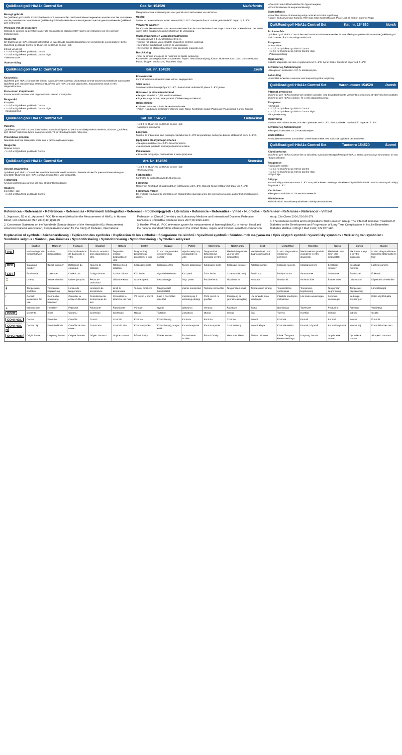QuikRead go® HbA1c Control Set Cat. Nr. 154520 Nederlands
Beoogd gebruik
De QuikRead go® HbA1c Control Set bevat controlevloeistoffen met kwantitatieve toegewezen waarden voor het controleren van de prestaties van kwantitatieve QuikRead go® HbA1c-tests die worden uitgevoerd met het geautomatiseerde QuikRead go®-instrument.
Principes van de procedure
Gebruik de controle op dezelfde manier als een onbekend bloedmonster volgens de instructies van een normale testprocedure.
Reagentia
De QuikRead go HbA1c Control Set bestaat uit twee HbA1c-controlevloeistoffen met verschillende concentraties HbA1c: QuikRead go HbA1c Control en QuikRead go HbA1c Control High.
Inhoud van de kit
- 1 x 0,5 ml QuikRead go HbA1c Control
- 1 x 0,5 ml QuikRead go HbA1c Control High
- Werkinstructie
Voorbereiding
Meng het controle materiaal goed voor gebruik door het kantelen van de flacon.
Opslag
Stabiel tot de vervaldatum, indien bewaard bij 2...8°C. Geopende flacon: stabiel gedurende 50 dagen bij 2...8°C.
Verwachte waarden
De afzonderlijke resultaten voor de controlevloeistof en de controlevloeistof met hoge concentratie moeten binnen het bereik vallen dat is aangegeven op het etiket van de verpakking.
Waarschuwingen en voorzorgsmaatregelen
• Reagens bevat < 0,1% tetrachloorethyleen.
• Vermijd het gebruik van de laatste druppeltjes controle materiaal.
• Gebruik het product niet meer na de vervaldatum.
• Overschrijd de stabiliteitsperioden voor geopende reagentia niet.
Beschikking
• Voer de inhoud af volgens de nationale en lokale wetgeving.
• Materialen van de gebruikte componenten: Papier: Gebruiksaanwijzing; Karton: Buitenste doos; Glas: Controleflacons; Plastic: Doppen van flacons; Rubberen: Stop
QuikRead go® HbA1c Control Set Kat. nr. 154520 Eesti
Kasutusala
QuikRead go® HbA1c Control Set hõlmab kvantitatiivsete määratud väärtustega kontroll-lahuseid kvantitatiivse automaatse QuikRead go® instrumendiga tehtavate QuikRead go® HbA1c-testide jälgimiseks. Kasutamiseks ainult in vitro diagnostikumina.
Protseduuri tööpõhimõte
Kasuta kontrolli samasel viisil nagu tundmatu täisveri proovi puhul.
Reagendid
Komplekt
- 1 x 0,5 ml QuikRead go HbA1c Control
- 1 x 0,5 ml QuikRead go HbA1c Control High
- Kasutusjuhend
Ettevalmistus
Kontrollmaterjali on kasutamiseks valmis. Segage hästi.
Säilit amine
Stabiilne kuni kehtivusaja lõpuni 2...8°C. Avatud viaal: stabiilne 50 päeva 2...8°C juures.
Hoiatused ja ettevaatusabinõud
• Reagent sisaldab < 0,1% tetrakloroetüleeni.
• Ärge kasutage toodet, mille pakendi kõlblikkusaeg on ületatud.
Utiliseerimine
• Utiliseeri vastavalt kohalikule seadusandlusele.
• Paber: Kasutusjuhend; Karton: Välimine karp; Klaas: Kontrollide viaalid; Plastmass: Viaali korgid; Kumm: Stopper
QuikRead go® HbA1c Control Set Kat. Nr. 154520 Lietuviškai
Paskirtis
„QuikRead go® HbA1c Control Set" sudaro kontroliniai tirpalai su įvertintomis kiekybinėmis vertėmis, skirtomis „QuikRead go® HbA1c" kiekybinio tyrimo našumui stebėti. Tik in vitro diagnostikos reikmėms.
Procedūros principai
Naudokite kontrolę tokiu pačiu būdu, kaip ir nežinomą kraujo mėginį.
Reagentai
Rinkinio turinys
- 1 x 0,5 ml QuikRead go HbA1c Control
- 1 x 0,5 ml QuikRead go HbA1c Control High
- Naudojimo nurodymai
Laikymas
Stabilus iki tinkamumo laiko pabaigos, kai laikomas 2...8°C temperatūroje. Atidarytas butelis: stabilus 50 dienų 2...8°C.
Įspėjimai ir atsargumo priemonės
• Reagento sudėtyje yra < 0,1% tetrachloretileno.
• Nenaudokite produkto pasibaigus tinkamumo laikui.
Pašalinimas
• Išmeskite turinį pagal nacionalinius ir vietos įstatymus.
QuikRead go® HbA1c Control Set Art. Nr. 154520 Svenska
Avsedd användning
QuikRead go® HbA1c Control Set innehåller kontroller med kvantitativt tilldelade värden för prestandaövervakning av kvantitativ QuikRead go® HbA1c-analys. Endast för in vitro-diagnostik.
Testprincip
Använd kontrollen på samma sätt som ett okänt helblodsprov.
Reagens
Innehållet i kitet
- 1 x 0,5 ml QuikRead go HbA1c Control
- 1 x 0,5 ml QuikRead go HbA1c Control High
- Bruksanvisning
Förberedelse
Kontrollen är färdig att använda. Blanda väl.
Förvaring
Reagenset är hållbart till utgångsdatum vid förvaring vid 2...8°C. Öppnad flaska: Hållbar i 50 dagar vid 2...8°C.
Förväntade värden
De enskilda resultaten för kontrollen och högkontrollen ska ligga inom det intervall som anges på kontrollförpackningens etikett.
• Överskrid inte hållbarhetstiden för öppnat reagens.
• Kontrollmaterialet är temperaturkänsligt.
Bortskaffande
• Innehållet lämnas till kassering enligt nationell och lokal lagstiftning.
Papper: Bruksanvisning; Kartong: Yttre låda; Glas: Kontrollflaskor; Plast: Lock till flaskor; Gummi: Propp
QuikRead go® HbA1c Control Set Kat. nr. 154520 Norsk
Bruksområde
QuikRead go® HbA1c Control Set med kvantitativt tilordnede verdier for overvåkning av ytelsen til kvantitative QuikRead go® HbA1c-tester. For in vitro-diagnostisk bruk.
Reagenser
Innhold i kitet
- 1 x 0,5 ml QuikRead go HbA1c Control
- 1 x 0,5 ml QuikRead go HbA1c Control High
- Pakningsvedlegg
Oppbevaring
Stabil til utløpsdato når den er oppbevart ved 2...8°C. Åpnet flaske: Stabil i 50 dager ved 2...8°C.
Advarsler og forholdsregler
• Reagensen inneholder < 0,1 % tetrakloretylen.
Avhending
• Innholdet avhendes i samsvar med nasjonal og lokal lovgivning.
QuikRead go® HbA1c Control Set Varenummer 154520 Dansk
Påtænkt anvendelse
QuikRead go® HbA1c Control Set omfatter kontroller med kvantitativt tildelte værdier til monitorering af ydeevnen for kvantitativ QuikRead go® HbA1c-analyse. Til in vitro diagnostisk brug.
Reagenser
Kit indhold
- 1 x 0,5 ml QuikRead go HbA1c Control
- 1 x 0,5 ml QuikRead go HbA1c Control High
- Brugsvejledning
Opbevaring
Holdbar indtil udløbsdatoen, hvis den opbevares ved 2...8°C. Anbrudt flaske: Holdbar i 50 dage ved 2...8°C.
Advarsler og forholdsregler
• Reagens indeholder < 0,1 % tetrakloretylen.
Bortskaffelse
• Indholdet/beholderen bortskaffes i overensstemmelse med nationale og lokale bestemmelser.
QuikRead go® HbA1c Control Set Tuotenro 154520 Suomi
Käyttötarkoitus
QuikRead go® HbA1c Control Set on tarkoitettu kvantitatiivisen QuikRead go® HbA1c -testin suorituskyvyn seurantaan. In vitro -diagnostiikkaan.
Reagenssit
Pakkauksen sisältö:
- 1 x 0,5 ml QuikRead go HbA1c Control
- 1 x 0,5 ml QuikRead go HbA1c Control High
- Käyttöohje
Säilytys
Kontrolli säilyy avaamattomana 2...8°C:ssa pakkaukseen merkittyyn viimeiseen käyttöpäivämäärään saakka. Avattu pullo säilyy 50 päivää 2...8°C.
Varoitukset
• Reagenssi sisältää < 0,1 % tetrakloorieteeniä.
Hävittäminen
• Hävitä sisältö kansallisten/paikallisten määräysten mukaisesti.
References • Referenzen • Références • Referencias • Riferimenti bibliografici • Reference • Irodalomjegyzék • Literatura • Referencie • Referenties • Viited • Nuorodos • Referenser • Referanse • Referencer • Viitteet
1. Jeppsson, JO et al., Approved IFCC Reference Method for the Measurement of HbA1c in Human Blood, Clin Chem Lab Med 2002; 40(1):78-89.
2. Consensus Statement on the Worldwide Standardization of the Hemoglobin A1c Measurement. American Diabetes Association, European Association for the Study of Diabetes, International Federation of Clinical Chemistry and Laboratory Medicine and International Diabetes Federation Consensus Committee. Diabetes Care 2007;30:2399-2400.
3. Hoelzel W et al., IFCC reference system for measurement of haemoglobin A1c in human blood and the national standardization schemes in the United States, Japan, and Sweden: a method-comparison study. Clin Chem 2004; 50:166-174.
4. The Diabetes Control and Complications Trial Research Group, The Effect of Intensive Treatment of Diabetes on the Development and Progression of Long-Term Complications in Insulin-Dependent Diabetes Mellitus. N Engl J Med 1993; 329:977-986.
Explanation of symbols • Zeichenerklärung • Explication des symboles • Explicación de los símbolos • Spiegazione dei simboli • Vysvětlení symbolů • Szimbólumok magyarázata • Opis użytych symboli • Vysvetlivky symbolov • Verklaring van symbolen • Sümbolite selgitus • Simbolių paaiškinimas • Symbolförklaring • Symbolforklaring • Symbolforklaring • Symbolien selitykset
| | English | Deutsch | Francais | Español | Italiano | Český | Magyar | Polski | Slovensky | Nederlands | Eesti | Lietuviškai | Svenska | Norsk | Dansk | Suomi |
| --- | --- | --- | --- | --- | --- | --- | --- | --- | --- | --- | --- | --- | --- | --- | --- | --- |
| IVD | In vitro diagnostic medical device | In-vitro-Diagnostikum | Dispositif médical de diagnostic in vitro | Producto sanitario para diagnóstico in vitro | Dispositivo medico-diagnostico in vitro | Diagnostický zdravotnický prostředek in vitro | In vitro diagnosztikai orvostechnikai eszköz | Wyrób medyczny do diagnozy in vitro | Diagnostická zdravotnícka pomôcka in vitro | Medisch hulpmiddel voor in-vitro diagnostiek | Meditsiiniline in vitro diagnostikavahend | In vitro diagnostikos medicinos priemonė | Medicinteknisk produkt avsedd för in vitro-diagnostik | Medisinsk utstyr for in vitro-diagnostikk | Medicinsk udstyr til in vitro-diagnostik | In vitro -diagnostiikkaan tarkoitettu lääkinnällinen laite |
| REF | Catalogue number | Bestell-nummer | Référence du catalogue | Número de catálogo | Riferimento di catalogo | Katalogové číslo | Katalógusszám | Numer katalogowy | Katalógové číslo | Catalogus nummer | Katalogi number | Katalogo numeris | Katalognummer | Bestillings-nummer | Bestillings-nummer | Luettelo-numero |
| LOT | Batch code | Losecode | Code du lot | Código de lote | Codice di lotto | Kód šarže | Gyártási tételszám | Kod partii | Číslo šarže | Code van de partij | Partii kood | Partijos kodas | Satsnummer | Lotnummer | Batchkode | Eräkoodi |
| ⌛ | Use by | Verwendbar bis | Utiliser jusqu'au | Fecha de caducidad | Utilizzare entro | Spotřebujte do | Lejárati napja | Użyć przed | Použiteľné do | Houdbaar tot | Kasutada | Naudoti iki | Används före | Brukes innen | Udløbsdato | Käytettävä viimeistään |
| 🌡 | Temperature limitation | Temperatur-begrenzung | Limites de température | Limitación de temperatura | Limiti di temperatura | Teplotní omezení | Megengedett hőmérséklet | Zakres temperatur | Teplotné rozmedzie | Temperatuur-limiet | Temperatuuri piirang | Temperatūros apribojimas | Temperatur-begränsning | Temperatur-begrensning | Temperatur-begrænsning | Lämpötilarajat |
| i | Consult instructions for use | Gebrauchs-anweisung beachten | Consulter la notice d'utilisation | Consúltense las instrucciones de uso | Consultare le istruzioni per l'uso | Viz návod k použití | Lásd a használati utasítást | Zapoznaj się z instrukcją obsługi | Pozri návod na použitie | Raadpleeg de gebruiks-aanwijzing | Loe juhendit enne kasutamist | Žiūrėkite naudojimo instrukcijas | Läs bruks-anvisningen | Se bruks-anvisningen | Se brugs-anvisningen | Katso käyttöohjetta |
| ▲ | Manufacturer | Hersteller | Fabricant | Fabricante | Fabbricante | Výrobce | Gyártó | Wytwórca | Výrobca | Fabrikant | Tootja | Gamintojas | Tillverkare | Produsent | Fabrikant | Valmistaja |
| CONT | Contents | Inhalt | Contenu | Contenido | Contenuto | Obsah | Tartalom | Zawartość | Obsah | Inhoud | Sisu | Turinys | Innehåll | Innhold | Indhold | Sisältö |
| CONTROL | Control | Kontrolle | Contrôle | Control | Controllo | Kontrola | Kontrollanyag | Kontrola | Kontrola | Controle | Kontroll | Kontrolė | Kontroll | Kontroll | Kontrol | Kontrolli |
| CONTROL H | Control high | Kontrolle Hoch | Contrôle de haut niveau | Control alto | Controllo alto | Kontrola vysoká | Kontrollanyag, magas érték | Kontrola wysoka | Kontrola vysoká | Controle hoog | Kontroll kõrge | Kontrolė aukšta | Kontroll, hög nivå | Kontroll høyt nivå | Kontrol høj | Kontrolli korkea taso |
| ORIG HUM | Origin: human | Ursprung: human | Origine: humain | Origen: humano | Origine: umana | Původ: lidský | Eredet: emberi | Pochodzenie ludzkie | Pôvod: ľudský | Herkomst: Mens | Päritolu: inimene | Kilmė: Žmogaus kilmės medžiaga | Ursprung: human | Opprinnelse: human | Oprindelse: humant | Alkuperä: humaani |